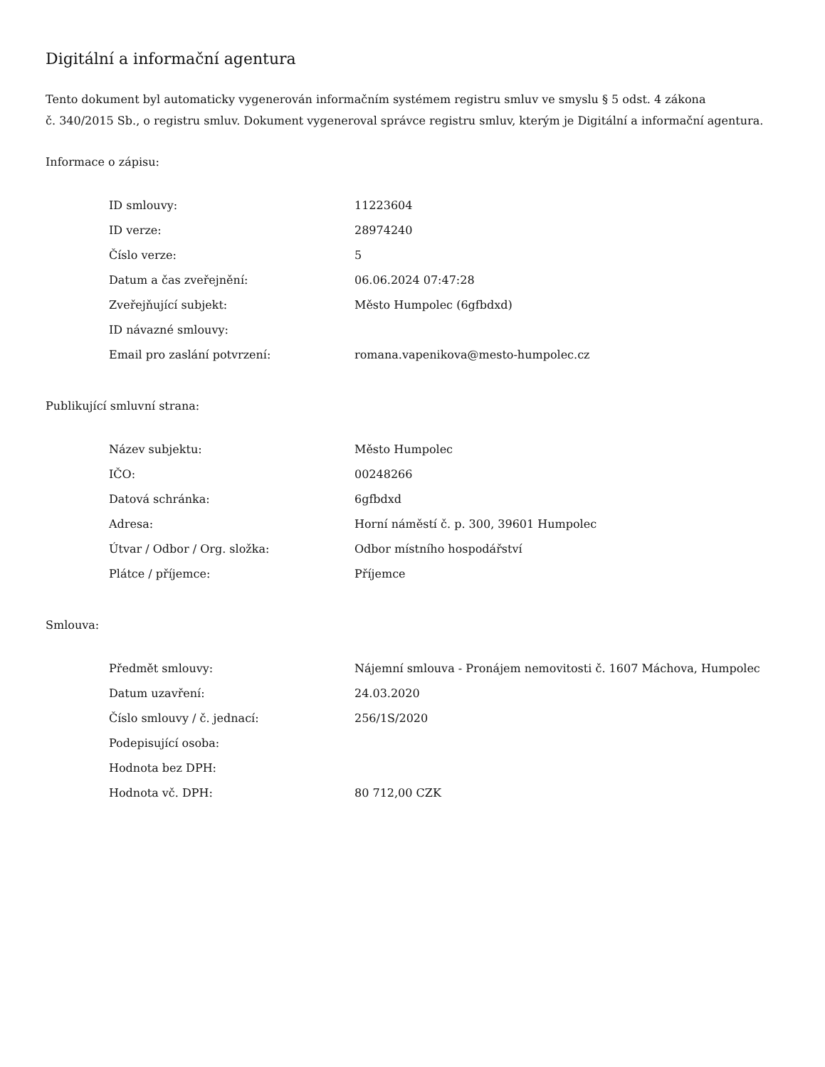Digitální a informační agentura
Tento dokument byl automaticky vygenerován informačním systémem registru smluv ve smyslu § 5 odst. 4 zákona
č. 340/2015 Sb., o registru smluv. Dokument vygeneroval správce registru smluv, kterým je Digitální a informační agentura.
Informace o zápisu:
| ID smlouvy: | 11223604 |
| ID verze: | 28974240 |
| Číslo verze: | 5 |
| Datum a čas zveřejnění: | 06.06.2024 07:47:28 |
| Zveřejňující subjekt: | Město Humpolec (6gfbdxd) |
| ID návazné smlouvy: | |
| Email pro zaslání potvrzení: | romana.vapenikova@mesto-humpolec.cz |
Publikující smluvní strana:
| Název subjektu: | Město Humpolec |
| IČO: | 00248266 |
| Datová schránka: | 6gfbdxd |
| Adresa: | Horní náměstí č. p. 300, 39601 Humpolec |
| Útvar / Odbor / Org. složka: | Odbor místního hospodářství |
| Plátce / příjemce: | Příjemce |
Smlouva:
| Předmět smlouvy: | Nájemní smlouva - Pronájem nemovitosti č. 1607 Máchova, Humpolec |
| Datum uzavření: | 24.03.2020 |
| Číslo smlouvy / č. jednací: | 256/1S/2020 |
| Podepisující osoba: | |
| Hodnota bez DPH: | |
| Hodnota vč. DPH: | 80 712,00 CZK |